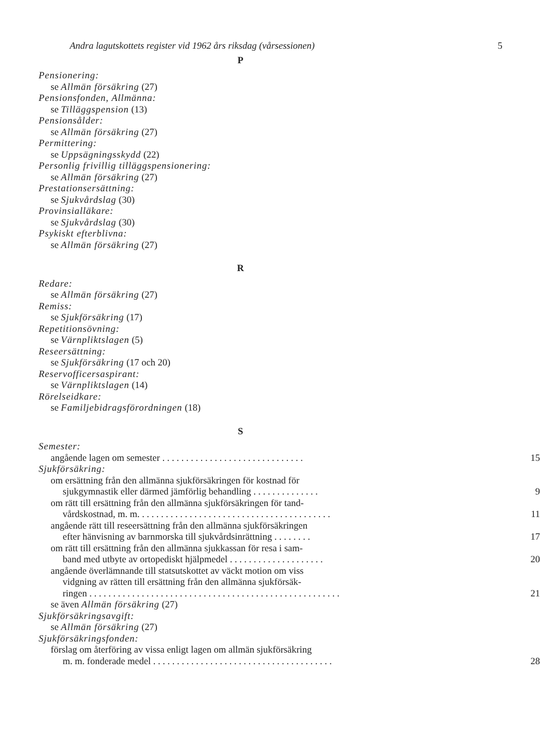Andra lagutskottets register vid 1962 års riksdag (vårsessionen) 5
P
Pensionering:
se Allmän försäkring (27)
Pensionsfonden, Allmänna:
se Tilläggspension (13)
Pensionsålder:
se Allmän försäkring (27)
Permittering:
se Uppsägningsskydd (22)
Personlig frivillig tilläggspensionering:
se Allmän försäkring (27)
Prestationsersättning:
se Sjukvårdslag (30)
Provinsialläkare:
se Sjukvårdslag (30)
Psykiskt efterblivna:
se Allmän försäkring (27)
R
Redare:
se Allmän försäkring (27)
Remiss:
se Sjukförsäkring (17)
Repetitionsövning:
se Värnpliktslagen (5)
Reseersättning:
se Sjukförsäkring (17 och 20)
Reservofficersaspirant:
se Värnpliktslagen (14)
Rörelseidkare:
se Familjebidragsförordningen (18)
S
Semester:
angående lagen om semester . . . . . . . . . . . . . . . . . . . . . . . . . . . . . . 15
Sjukförsäkring:
om ersättning från den allmänna sjukförsäkringen för kostnad för
sjukgymnastik eller därmed jämförlig behandling . . . . . . . . . . . . . . 9
om rätt till ersättning från den allmänna sjukförsäkringen för tand-
vårdskostnad, m. m. . . . . . . . . . . . . . . . . . . . . . . . . . . . . . . . . . . . . . . . . 11
angående rätt till reseersättning från den allmänna sjukförsäkringen
efter hänvisning av barnmorska till sjukvårdsinrättning . . . . . . . . 17
om rätt till ersättning från den allmänna sjukkassan för resa i sam-
band med utbyte av ortopediskt hjälpmedel . . . . . . . . . . . . . . . . . . . . 20
angående överlämnande till statsutskottet av väckt motion om viss
vidgning av rätten till ersättning från den allmänna sjukförsäk-
ringen . . . . . . . . . . . . . . . . . . . . . . . . . . . . . . . . . . . . . . . . . . . . . . . . . . . . . 21
se även Allmän försäkring (27)
Sjukförsäkringsavgift:
se Allmän försäkring (27)
Sjukförsäkringsfonden:
förslag om återföring av vissa enligt lagen om allmän sjukförsäkring
m. m. fonderade medel . . . . . . . . . . . . . . . . . . . . . . . . . . . . . . . . . . . . . . 28